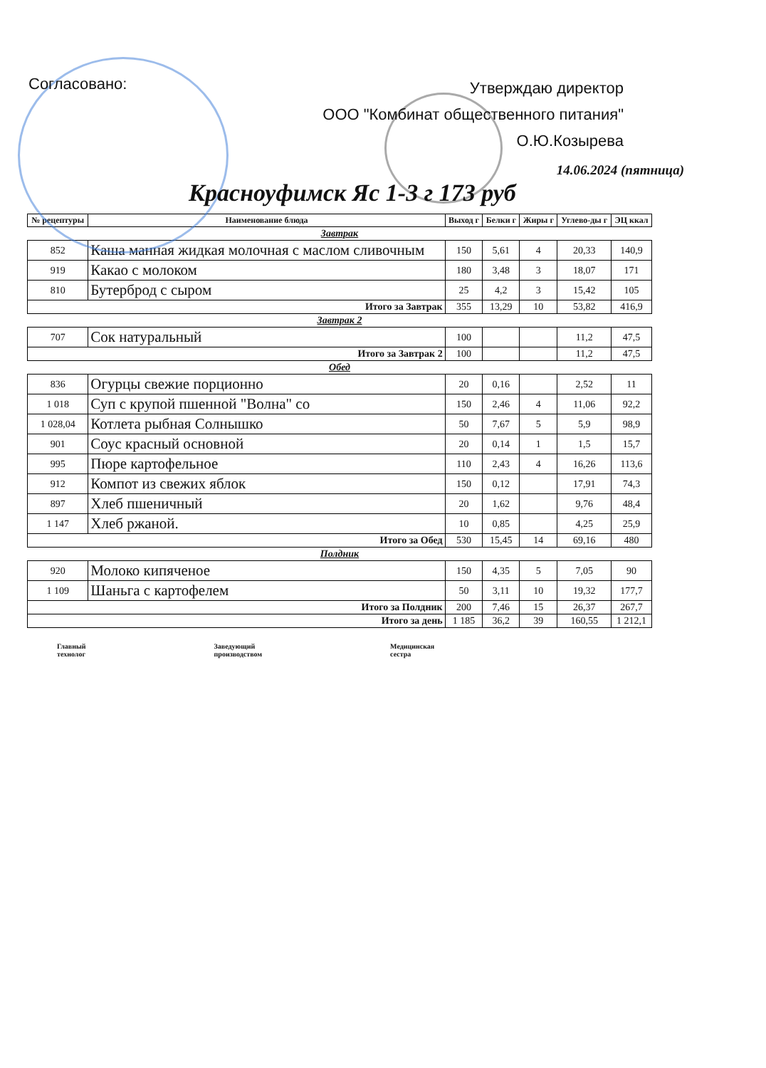Согласовано:
Утверждаю директор
ООО "Комбинат общественного питания"
О.Ю.Козырева
14.06.2024 (пятница)
Красноуфимск Яс 1-3 г 173 руб
| № рецептуры | Наименование блюда | Выход г | Белки г | Жиры г | Углево-ды г | ЭЦ ккал |
| --- | --- | --- | --- | --- | --- | --- |
| Завтрак | | | | | | |
| 852 | Каша манная жидкая молочная с маслом сливочным | 150 | 5,61 | 4 | 20,33 | 140,9 |
| 919 | Какао с молоком | 180 | 3,48 | 3 | 18,07 | 171 |
| 810 | Бутерброд с сыром | 25 | 4,2 | 3 | 15,42 | 105 |
| Итого за Завтрак | | 355 | 13,29 | 10 | 53,82 | 416,9 |
| Завтрак 2 | | | | | | |
| 707 | Сок натуральный | 100 | | | 11,2 | 47,5 |
| Итого за Завтрак 2 | | 100 | | | 11,2 | 47,5 |
| Обед | | | | | | |
| 836 | Огурцы свежие порционно | 20 | 0,16 | | 2,52 | 11 |
| 1 018 | Суп с крупой пшенной "Волна" со | 150 | 2,46 | 4 | 11,06 | 92,2 |
| 1 028,04 | Котлета рыбная Солнышко | 50 | 7,67 | 5 | 5,9 | 98,9 |
| 901 | Соус красный основной | 20 | 0,14 | 1 | 1,5 | 15,7 |
| 995 | Пюре картофельное | 110 | 2,43 | 4 | 16,26 | 113,6 |
| 912 | Компот из свежих яблок | 150 | 0,12 | | 17,91 | 74,3 |
| 897 | Хлеб пшеничный | 20 | 1,62 | | 9,76 | 48,4 |
| 1 147 | Хлеб ржаной. | 10 | 0,85 | | 4,25 | 25,9 |
| Итого за Обед | | 530 | 15,45 | 14 | 69,16 | 480 |
| Полдник | | | | | | |
| 920 | Молоко кипяченое | 150 | 4,35 | 5 | 7,05 | 90 |
| 1 109 | Шаньга с картофелем | 50 | 3,11 | 10 | 19,32 | 177,7 |
| Итого за Полдник | | 200 | 7,46 | 15 | 26,37 | 267,7 |
| Итого за день | | 1 185 | 36,2 | 39 | 160,55 | 1 212,1 |
Главный
технолог
Заведующий
производством
Медицинская
сестра